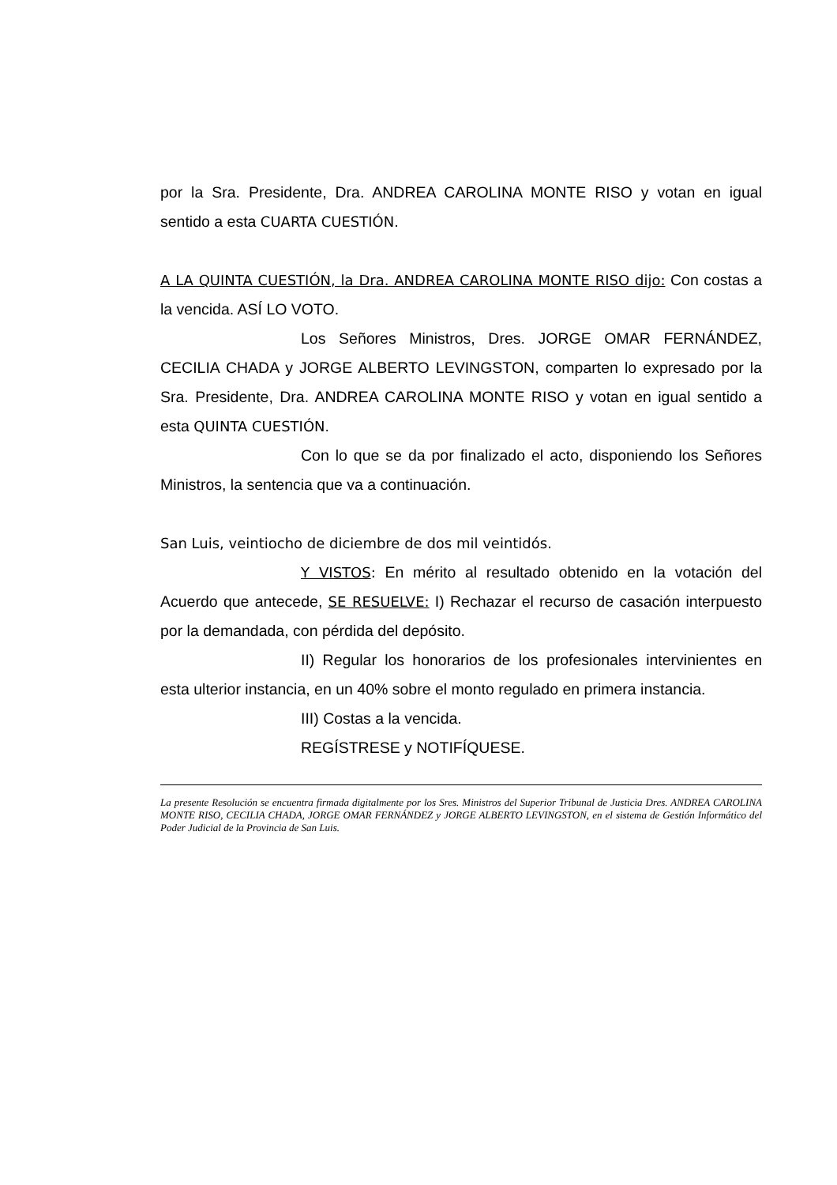por la Sra. Presidente, Dra. ANDREA CAROLINA MONTE RISO y votan en igual sentido a esta CUARTA CUESTIÓN.
A LA QUINTA CUESTIÓN, la Dra. ANDREA CAROLINA MONTE RISO dijo: Con costas a la vencida. ASÍ LO VOTO.
Los Señores Ministros, Dres. JORGE OMAR FERNÁNDEZ, CECILIA CHADA y JORGE ALBERTO LEVINGSTON, comparten lo expresado por la Sra. Presidente, Dra. ANDREA CAROLINA MONTE RISO y votan en igual sentido a esta QUINTA CUESTIÓN.
Con lo que se da por finalizado el acto, disponiendo los Señores Ministros, la sentencia que va a continuación.
San Luis, veintiocho de diciembre de dos mil veintidós.
Y VISTOS: En mérito al resultado obtenido en la votación del Acuerdo que antecede, SE RESUELVE: I) Rechazar el recurso de casación interpuesto por la demandada, con pérdida del depósito.
II) Regular los honorarios de los profesionales intervinientes en esta ulterior instancia, en un 40% sobre el monto regulado en primera instancia.
III) Costas a la vencida.
REGÍSTRESE y NOTIFÍQUESE.
La presente Resolución se encuentra firmada digitalmente por los Sres. Ministros del Superior Tribunal de Justicia Dres. ANDREA CAROLINA MONTE RISO, CECILIA CHADA, JORGE OMAR FERNÁNDEZ y JORGE ALBERTO LEVINGSTON, en el sistema de Gestión Informático del Poder Judicial de la Provincia de San Luis.